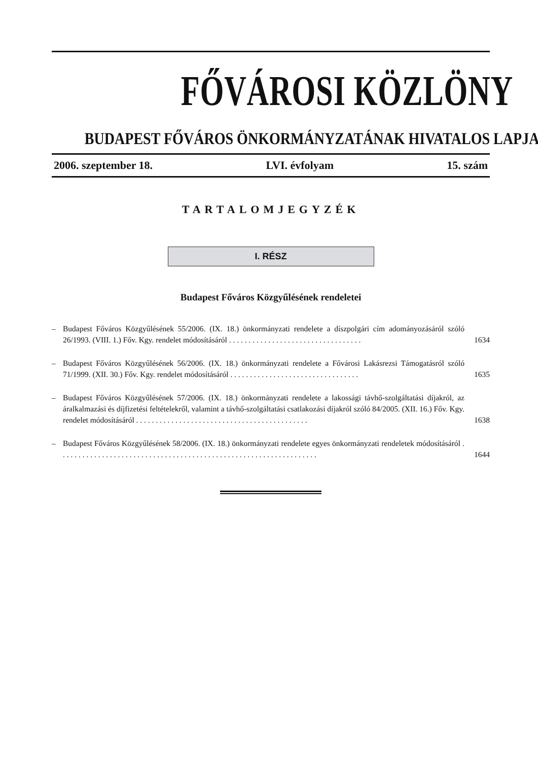FŐVÁROSI KÖZLÖNY
BUDAPEST FŐVÁROS ÖNKORMÁNYZATÁNAK HIVATALOS LAPJA
2006. szeptember 18. LVI. évfolyam 15. szám
TARTALOMJEGYZÉK
I. RÉSZ
Budapest Főváros Közgyűlésének rendeletei
– Budapest Főváros Közgyűlésének 55/2006. (IX. 18.) önkormányzati rendelete a díszpolgári cím adományozásáról szóló 26/1993. (VIII. 1.) Főv. Kgy. rendelet módosításáról . . . . . . . . . . . . . . . . . . . . . . . . . . . . . . . . . . 1634
– Budapest Főváros Közgyűlésének 56/2006. (IX. 18.) önkormányzati rendelete a Fővárosi Lakásrezsi Támogatásról szóló 71/1999. (XII. 30.) Főv. Kgy. rendelet módosításáról . . . . . . . . . . . . . . . . . . . . . . . . . . . . . . . . . 1635
– Budapest Főváros Közgyűlésének 57/2006. (IX. 18.) önkormányzati rendelete a lakossági távhő-szolgáltatási díjakról, az áralkalmazási és díjfizetési feltételekről, valamint a távhő-szolgáltatási csatlakozási díjakról szóló 84/2005. (XII. 16.) Főv. Kgy. rendelet módosításáról . . . . . . . . . . . . . . . . . . . . . . . . . . . . . . . . . . . . . . . . . . . . 1638
– Budapest Főváros Közgyűlésének 58/2006. (IX. 18.) önkormányzati rendelete egyes önkormányzati rendeletek módosításáról . . . . . . . . . . . . . . . . . . . . . . . . . . . . . . . . . . . . . . . . . . . . . . . . . . . . . . . . . . . . . . . . . . 1644